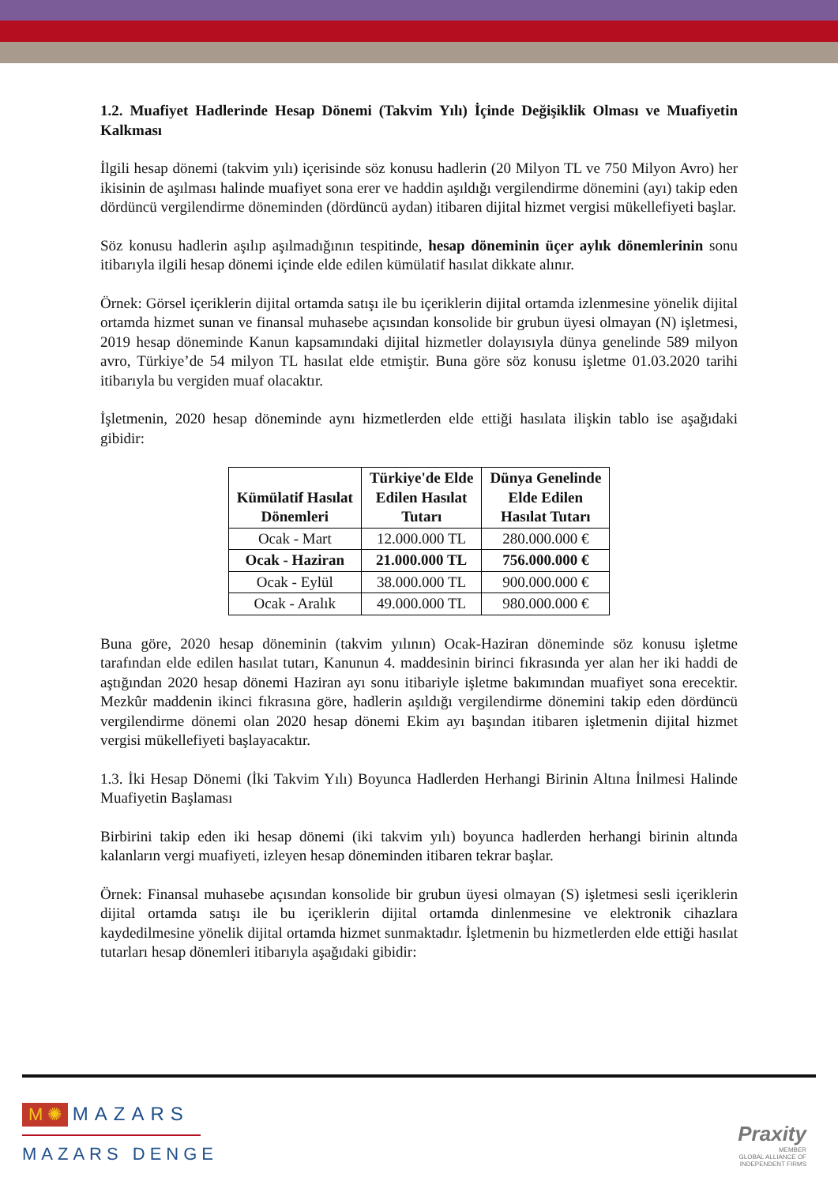1.2. Muafiyet Hadlerinde Hesap Dönemi (Takvim Yılı) İçinde Değişiklik Olması ve Muafiyetin Kalkması
İlgili hesap dönemi (takvim yılı) içerisinde söz konusu hadlerin (20 Milyon TL ve 750 Milyon Avro) her ikisinin de aşılması halinde muafiyet sona erer ve haddin aşıldığı vergilendirme dönemini (ayı) takip eden dördüncü vergilendirme döneminden (dördüncü aydan) itibaren dijital hizmet vergisi mükellefiyeti başlar.
Söz konusu hadlerin aşılıp aşılmadığının tespitinde, hesap döneminin üçer aylık dönemlerinin sonu itibarıyla ilgili hesap dönemi içinde elde edilen kümülatif hasılat dikkate alınır.
Örnek: Görsel içeriklerin dijital ortamda satışı ile bu içeriklerin dijital ortamda izlenmesine yönelik dijital ortamda hizmet sunan ve finansal muhasebe açısından konsolide bir grubun üyesi olmayan (N) işletmesi, 2019 hesap döneminde Kanun kapsamındaki dijital hizmetler dolayısıyla dünya genelinde 589 milyon avro, Türkiye’de 54 milyon TL hasılat elde etmiştir. Buna göre söz konusu işletme 01.03.2020 tarihi itibarıyla bu vergiden muaf olacaktır.
İşletmenin, 2020 hesap döneminde aynı hizmetlerden elde ettiği hasılata ilişkin tablo ise aşağıdaki gibidir:
| Kümülatif Hasılat Dönemleri | Türkiye'de Elde Edilen Hasılat Tutarı | Dünya Genelinde Elde Edilen Hasılat Tutarı |
| --- | --- | --- |
| Ocak - Mart | 12.000.000 TL | 280.000.000 € |
| Ocak - Haziran | 21.000.000 TL | 756.000.000 € |
| Ocak - Eylül | 38.000.000 TL | 900.000.000 € |
| Ocak - Aralık | 49.000.000 TL | 980.000.000 € |
Buna göre, 2020 hesap döneminin (takvim yılının) Ocak-Haziran döneminde söz konusu işletme tarafından elde edilen hasılat tutarı, Kanunun 4. maddesinin birinci fıkrasında yer alan her iki haddi de aştığından 2020 hesap dönemi Haziran ayı sonu itibariyle işletme bakımından muafiyet sona erecektir. Mezkûr maddenin ikinci fıkrasına göre, hadlerin aşıldığı vergilendirme dönemini takip eden dördüncü vergilendirme dönemi olan 2020 hesap dönemi Ekim ayı başından itibaren işletmenin dijital hizmet vergisi mükellefiyeti başlayacaktır.
1.3. İki Hesap Dönemi (İki Takvim Yılı) Boyunca Hadlerden Herhangi Birinin Altına İnilmesi Halinde Muafiyetin Başlaması
Birbirini takip eden iki hesap dönemi (iki takvim yılı) boyunca hadlerden herhangi birinin altında kalanların vergi muafiyeti, izleyen hesap döneminden itibaren tekrar başlar.
Örnek: Finansal muhasebe açısından konsolide bir grubun üyesi olmayan (S) işletmesi sesli içeriklerin dijital ortamda satışı ile bu içeriklerin dijital ortamda dinlenmesine ve elektronik cihazlara kaydedilmesine yönelik dijital ortamda hizmet sunmaktadır. İşletmenin bu hizmetlerden elde ettiği hasılat tutarları hesap dönemleri itibarıyla aşağıdaki gibidir:
M ✺ MAZARS
MAZARS DENGE
Praxity
MEMBER
GLOBAL ALLIANCE OF
INDEPENDENT FIRMS